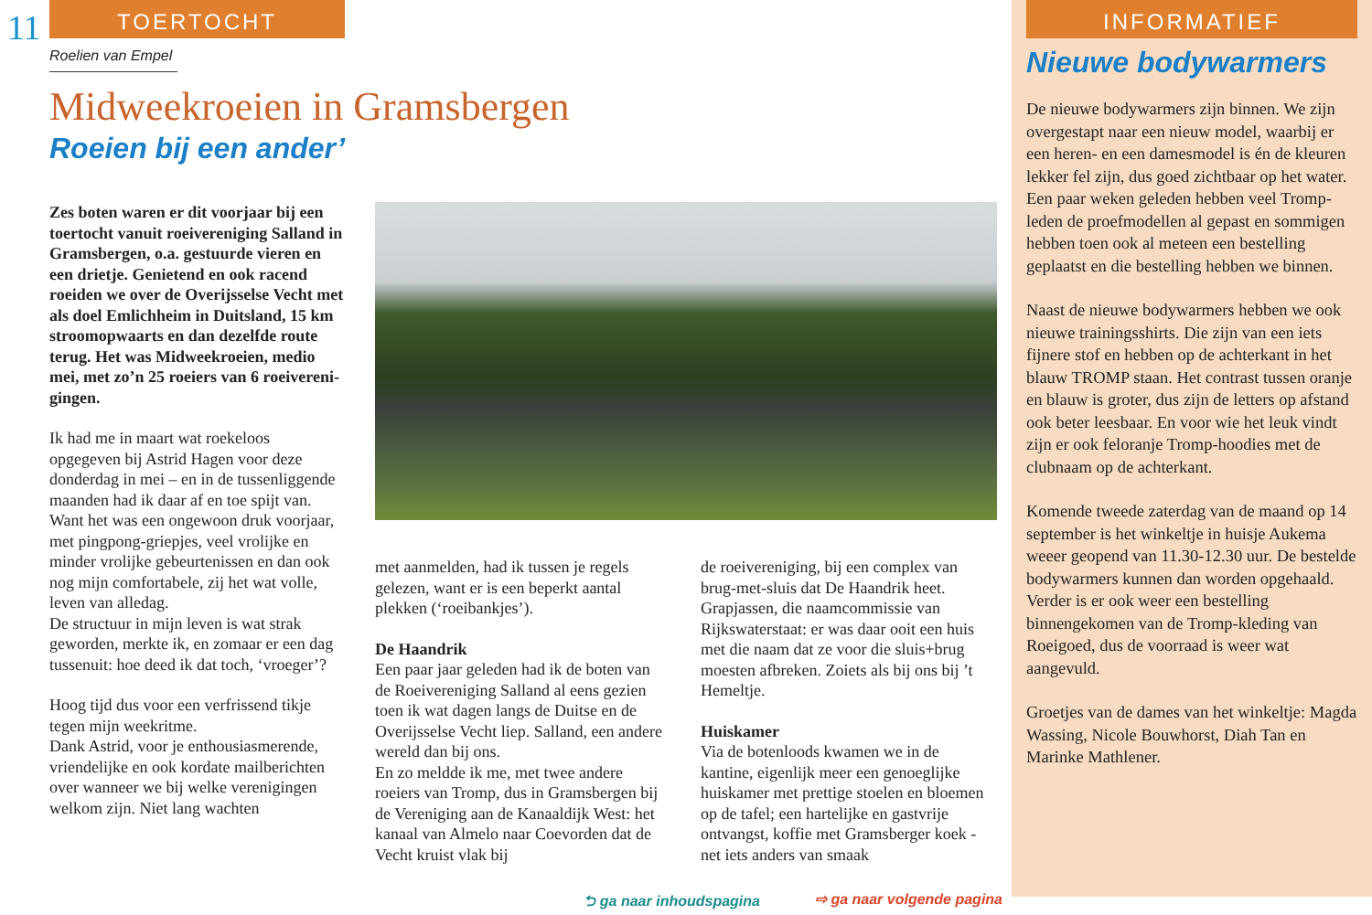11
TOERTOCHT
Roelien van Empel
Midweekroeien in Gramsbergen
Roeien bij een ander’
Zes boten waren er dit voorjaar bij een toertocht vanuit roeivereniging Sal­land in Gramsbergen, o.a. gestuurde vieren en een drietje. Genietend en ook racend roeiden we over de Overijsselse Vecht met als doel Em­lichheim in Duitsland, 15 km stroom­opwaarts en dan dezelfde route terug. Het was Midweekroeien, medio mei, met zo’n 25 roeiers van 6 roeivereni­gingen.
Ik had me in maart wat roekeloos opgegeven bij Astrid Hagen voor deze donderdag in mei – en in de tussenlig­gende maanden had ik daar af en toe spijt van. Want het was een ongewoon druk voorjaar, met pingpong-griepjes, veel vrolijke en minder vrolijke gebeurtenis­sen en dan ook nog mijn comfortabele, zij het wat volle, leven van alledag.
De structuur in mijn leven is wat strak geworden, merkte ik, en zomaar er een dag tussenuit: hoe deed ik dat toch, ‘vroeger’?
Hoog tijd dus voor een verfrissend tikje tegen mijn weekritme.
Dank Astrid, voor je enthousiasmerende, vriendelijke en ook kordate mailberich­ten over wanneer we bij welke vereni­gingen welkom zijn. Niet lang wachten
met aanmelden, had ik tussen je regels gelezen, want er is een beperkt aantal plekken (‘roeibankjes’).
De Haandrik
Een paar jaar geleden had ik de boten van de Roeivereniging Salland al eens gezien toen ik wat dagen langs de Duitse en de Overijsselse Vecht liep. Salland, een andere wereld dan bij ons.
En zo meldde ik me, met twee andere roeiers van Tromp, dus in Gramsber­gen bij de Vereniging aan de Kanaal­dijk West: het kanaal van Almelo naar Coevorden dat de Vecht kruist vlak bij
de roeivereniging, bij een complex van brug-met-sluis dat De Haandrik heet. Grapjassen, die naamcommissie van Rijkswaterstaat: er was daar ooit een huis met die naam dat ze voor die sluis+brug moesten afbreken. Zoiets als bij ons bij ’t Hemeltje.
Huiskamer
Via de botenloods kwamen we in de kantine, eigenlijk meer een genoeg­lijke huiskamer met prettige stoelen en bloemen op de tafel; een hartelijke en gastvrije ontvangst, koffie met Grams­berger koek - net iets anders van smaak
⮌ ga naar inhoudspagina ⇨ ga naar volgende pagina
INFORMATIEF
Nieuwe bodywarmers
De nieuwe bodywarmers zijn binnen. We zijn overgestapt naar een nieuw model, waarbij er een heren- en een damesmodel is én de kleuren lekker fel zijn, dus goed zichtbaar op het water. Een paar weken geleden hebben veel Tromp-leden de proefmodellen al gepast en sommigen hebben toen ook al meteen een bestelling geplaatst en die bestelling hebben we binnen.
Naast de nieuwe bodywarmers hebben we ook nieuwe trainingsshirts. Die zijn van een iets fijnere stof en hebben op de achterkant in het blauw TROMP staan. Het contrast tussen oranje en blauw is groter, dus zijn de letters op afstand ook beter leesbaar. En voor wie het leuk vindt zijn er ook feloranje Tromp-hoodies met de clubnaam op de achterkant.
Komende tweede zaterdag van de maand op 14 september is het winkeltje in huisje Aukema weeer geopend van 11.30-12.30 uur. De bestelde bodywarmers kunnen dan worden opgehaald. Verder is er ook weer een bestelling binnengekomen van de Tromp-kleding van Roeigoed, dus de voorraad is weer wat aangevuld.
Groetjes van de dames van het winkeltje: Magda Wassing, Nicole Bouwhorst, Diah Tan en Marinke Mathlener.